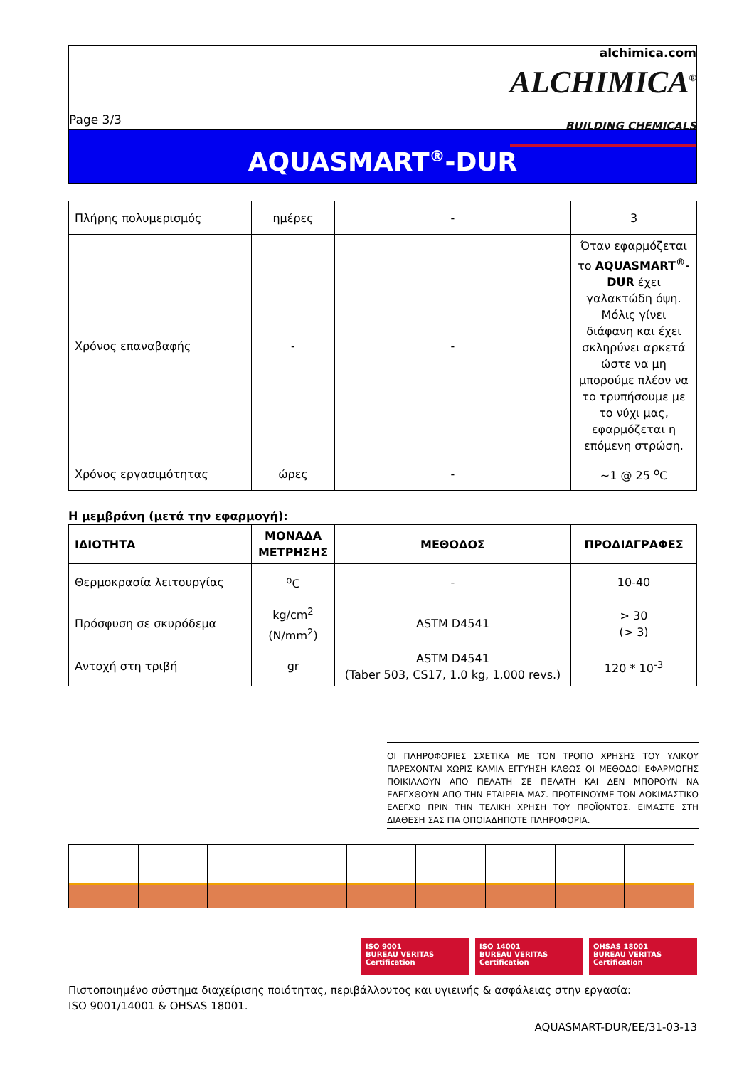Page 3/3
alchimica.com
ALCHIMICA<sup>®</sup>
BUILDING CHEMICALS
AQUASMART<sup>®</sup>-DUR
| Πλήρης πολυμερισμός | ημέρες | - | 3 |
| Χρόνος επαναβαφής | - | - | Όταν εφαρμόζεται το AQUASMART<sup>®</sup>-DUR έχει γαλακτώδη όψη. Μόλις γίνει διάφανη και έχει σκληρύνει αρκετά ώστε να μη μπορούμε πλέον να το τρυπήσουμε με το νύχι μας, εφαρμόζεται η επόμενη στρώση. |
| Χρόνος εργασιμότητας | ώρες | - | ~1 @ 25 <sup>o</sup>C |
Η μεμβράνη (μετά την εφαρμογή):
| ΙΔΙΟΤΗΤΑ | ΜΟΝΑΔΑ ΜΕΤΡΗΣΗΣ | ΜΕΘΟΔΟΣ | ΠΡΟΔΙΑΓΡΑΦΕΣ |
| --- | --- | --- | --- |
| Θερμοκρασία λειτουργίας | <sup>o</sup> C | - | 10-40 |
| Πρόσφυση σε σκυρόδεμα | kg/cm<sup>2</sup> (N/mm<sup>2</sup>) | ASTM D4541 | > 30 (> 3) |
| Αντοχή στη τριβή | gr | ASTM D4541 (Taber 503, CS17, 1.0 kg, 1,000 revs.) | 120 * 10<sup>-3</sup> |
ΟΙ ΠΛΗΡΟΦΟΡΙΕΣ ΣΧΕΤΙΚΑ ΜΕ ΤΟΝ ΤΡΟΠΟ ΧΡΗΣΗΣ ΤΟΥ ΥΛΙΚΟΥ ΠΑΡΕΧΟΝΤΑΙ ΧΩΡΙΣ ΚΑΜΙΑ ΕΓΓΥΗΣΗ ΚΑΘΩΣ ΟΙ ΜΕΘΟΔΟΙ ΕΦΑΡΜΟΓΗΣ ΠΟΙΚΙΛΛΟΥΝ ΑΠΟ ΠΕΛΑΤΗ ΣΕ ΠΕΛΑΤΗ ΚΑΙ ΔΕΝ ΜΠΟΡΟΥΝ ΝΑ ΕΛΕΓΧΘΟΥΝ ΑΠΟ ΤΗΝ ΕΤΑΙΡΕΙΑ ΜΑΣ. ΠΡΟΤΕΙΝΟΥΜΕ ΤΟΝ ΔΟΚΙΜΑΣΤΙΚΟ ΕΛΕΓΧΟ ΠΡΙΝ ΤΗΝ ΤΕΛΙΚΗ ΧΡΗΣΗ ΤΟΥ ΠΡΟΪΟΝΤΟΣ. ΕΙΜΑΣΤΕ ΣΤΗ ΔΙΑΘΕΣΗ ΣΑΣ ΓΙΑ ΟΠΟΙΑΔΗΠΟΤΕ ΠΛΗΡΟΦΟΡΙΑ.
ISO 9001
BUREAU VERITAS
Certification
ISO 14001
BUREAU VERITAS
Certification
OHSAS 18001
BUREAU VERITAS
Certification
Πιστοποιημένο σύστημα διαχείρισης ποιότητας, περιβάλλοντος και υγιεινής & ασφάλειας στην εργασία:
ISO 9001/14001 & OHSAS 18001.
AQUASMART-DUR/EE/31-03-13